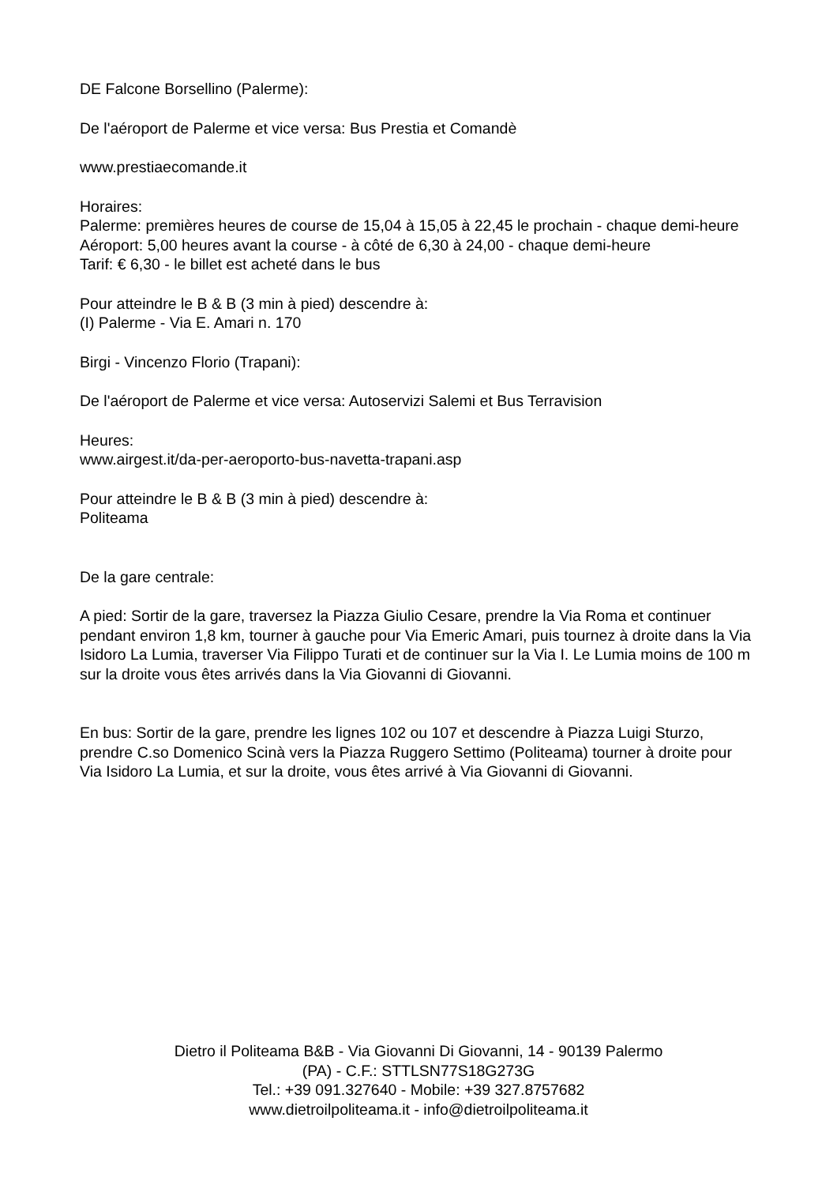DE Falcone Borsellino (Palerme):
De l'aéroport de Palerme et vice versa: Bus Prestia et Comandè
www.prestiaecomande.it
Horaires:
Palerme: premières heures de course de 15,04 à 15,05 à 22,45 le prochain - chaque demi-heure
Aéroport: 5,00 heures avant la course - à côté de 6,30 à 24,00 - chaque demi-heure
Tarif: € 6,30 - le billet est acheté dans le bus
Pour atteindre le B & B (3 min à pied) descendre à:
(I) Palerme - Via E. Amari n. 170
Birgi - Vincenzo Florio (Trapani):
De l'aéroport de Palerme et vice versa: Autoservizi Salemi et Bus Terravision
Heures:
www.airgest.it/da-per-aeroporto-bus-navetta-trapani.asp
Pour atteindre le B & B (3 min à pied) descendre à:
Politeama
De la gare centrale:
A pied: Sortir de la gare, traversez la Piazza Giulio Cesare, prendre la Via Roma et continuer pendant environ 1,8 km, tourner à gauche pour Via Emeric Amari, puis tournez à droite dans la Via Isidoro La Lumia, traverser Via Filippo Turati et de continuer sur la Via I. Le Lumia moins de 100 m sur la droite vous êtes arrivés dans la Via Giovanni di Giovanni.
En bus: Sortir de la gare, prendre les lignes 102 ou 107 et descendre à Piazza Luigi Sturzo, prendre C.so Domenico Scinà vers la Piazza Ruggero Settimo (Politeama) tourner à droite pour Via Isidoro La Lumia, et sur la droite, vous êtes arrivé à Via Giovanni di Giovanni.
Dietro il Politeama B&B - Via Giovanni Di Giovanni, 14 - 90139 Palermo
(PA) - C.F.: STTLSN77S18G273G
Tel.: +39 091.327640 - Mobile: +39 327.8757682
www.dietroilpoliteama.it - info@dietroilpoliteama.it